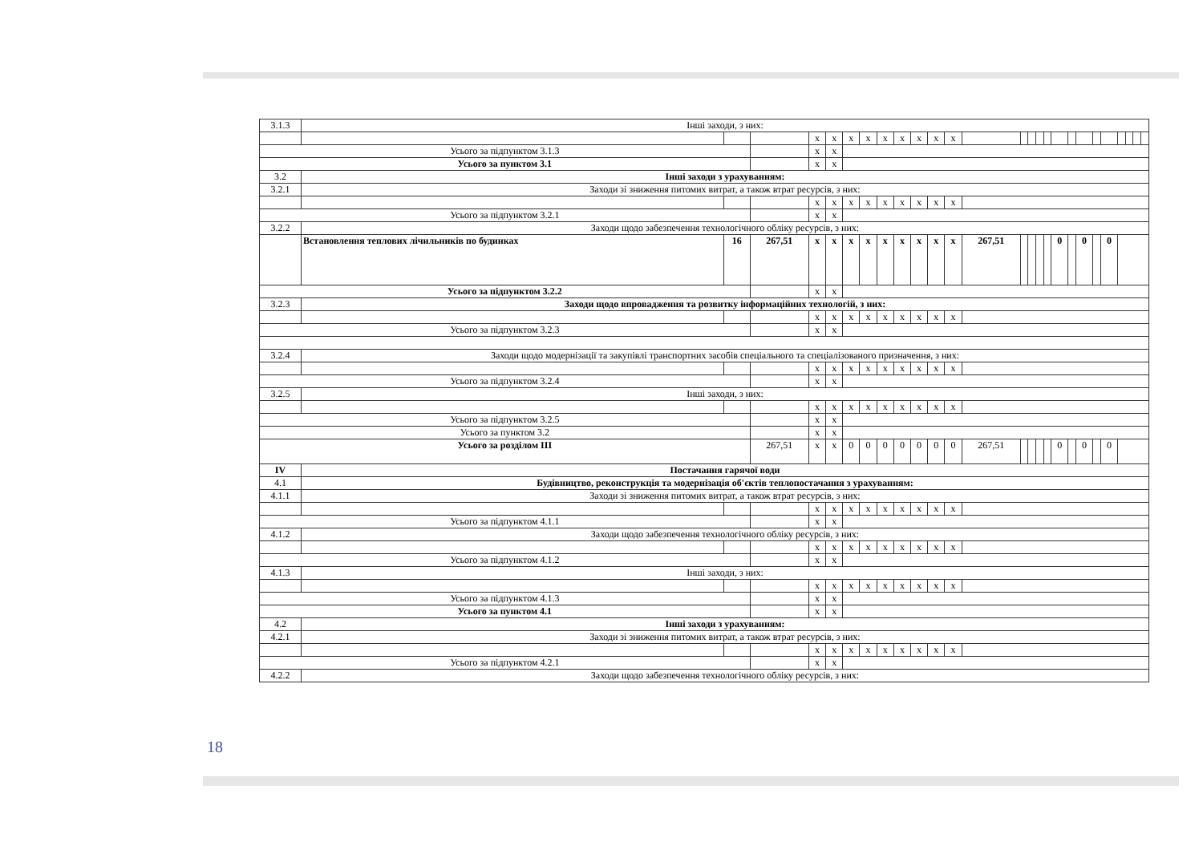| 3.1.3 | Інші заходи, з них: | | | | | | | | | | | | | | | | | | | | | | | | | |
| | | | | x | x | x | x | x | x | x | x | x | | | | | | | | | | | | | | |
| Усього за підпунктом 3.1.3 | | | | x | x | | | | | | | | | | | | | | | | | | | | | |
| Усього за пунктом 3.1 | | | | x | x | | | | | | | | | | | | | | | | | | | | | |
| 3.2 | Інші заходи з урахуванням: | | | | | | | | | | | | | | | | | | | | | | | | | |
| 3.2.1 | Заходи зі зниження питомих витрат, а також втрат ресурсів, з них: | | | | | | | | | | | | | | | | | | | | | | | | | |
| | | | | x | x | x | x | x | x | x | x | x | | | | | | | | | | | | | | |
| Усього за підпунктом 3.2.1 | | | | x | x | | | | | | | | | | | | | | | | | | | | | |
| 3.2.2 | Заходи щодо забезпечення технологічного обліку ресурсів, з них: | | | | | | | | | | | | | | | | | | | | | | | | | |
| | Встановлення теплових лічильників по будинках | 16 | 267,51 | x | x | x | x | x | x | x | x | x | 267,51 | | | | | 0 | | 0 | | 0 | | | | |
| Усього за підпунктом 3.2.2 | | | | x | x | | | | | | | | | | | | | | | | | | | | | |
| 3.2.3 | Заходи щодо впровадження та розвитку інформаційних технологій, з них: | | | | | | | | | | | | | | | | | | | | | | | | | |
| | | | | x | x | x | x | x | x | x | x | x | | | | | | | | | | | | | | |
| Усього за підпунктом 3.2.3 | | | | x | x | | | | | | | | | | | | | | | | | | | | | |
| 3.2.4 | Заходи щодо модернізації та закупівлі транспортних засобів спеціального та спеціалізованого призначення, з них: | | | | | | | | | | | | | | | | | | | | | | | | | |
| | | | | x | x | x | x | x | x | x | x | x | | | | | | | | | | | | | | |
| Усього за підпунктом 3.2.4 | | | | x | x | | | | | | | | | | | | | | | | | | | | | |
| 3.2.5 | Інші заходи, з них: | | | | | | | | | | | | | | | | | | | | | | | | | |
| | | | | x | x | x | x | x | x | x | x | x | | | | | | | | | | | | | | |
| Усього за підпунктом 3.2.5 | | | | x | x | | | | | | | | | | | | | | | | | | | | | |
| Усього за пунктом 3.2 | | | | x | x | | | | | | | | | | | | | | | | | | | | | |
| Усього за розділом III | | | 267,51 | x | x | 0 | 0 | 0 | 0 | 0 | 0 | 0 | 267,51 | | | | | 0 | | 0 | | 0 | | | | |
| IV | Постачання гарячої води | | | | | | | | | | | | | | | | | | | | | | | | | |
| 4.1 | Будівництво, реконструкція та модернізація об'єктів теплопостачання з урахуванням: | | | | | | | | | | | | | | | | | | | | | | | | | |
| 4.1.1 | Заходи зі зниження питомих витрат, а також втрат ресурсів, з них: | | | | | | | | | | | | | | | | | | | | | | | | | |
| | | | | x | x | x | x | x | x | x | x | x | | | | | | | | | | | | | | |
| Усього за підпунктом 4.1.1 | | | | x | x | | | | | | | | | | | | | | | | | | | | | |
| 4.1.2 | Заходи щодо забезпечення технологічного обліку ресурсів, з них: | | | | | | | | | | | | | | | | | | | | | | | | | |
| | | | | x | x | x | x | x | x | x | x | x | | | | | | | | | | | | | | |
| Усього за підпунктом 4.1.2 | | | | x | x | | | | | | | | | | | | | | | | | | | | | |
| 4.1.3 | Інші заходи, з них: | | | | | | | | | | | | | | | | | | | | | | | | | |
| | | | | x | x | x | x | x | x | x | x | x | | | | | | | | | | | | | | |
| Усього за підпунктом 4.1.3 | | | | x | x | | | | | | | | | | | | | | | | | | | | | |
| Усього за пунктом 4.1 | | | | x | x | | | | | | | | | | | | | | | | | | | | | |
| 4.2 | Інші заходи з урахуванням: | | | | | | | | | | | | | | | | | | | | | | | | | |
| 4.2.1 | Заходи зі зниження питомих витрат, а також втрат ресурсів, з них: | | | | | | | | | | | | | | | | | | | | | | | | | |
| | | | | x | x | x | x | x | x | x | x | x | | | | | | | | | | | | | | |
| Усього за підпунктом 4.2.1 | | | | x | x | | | | | | | | | | | | | | | | | | | | | |
| 4.2.2 | Заходи щодо забезпечення технологічного обліку ресурсів, з них: | | | | | | | | | | | | | | | | | | | | | | | | | |
18